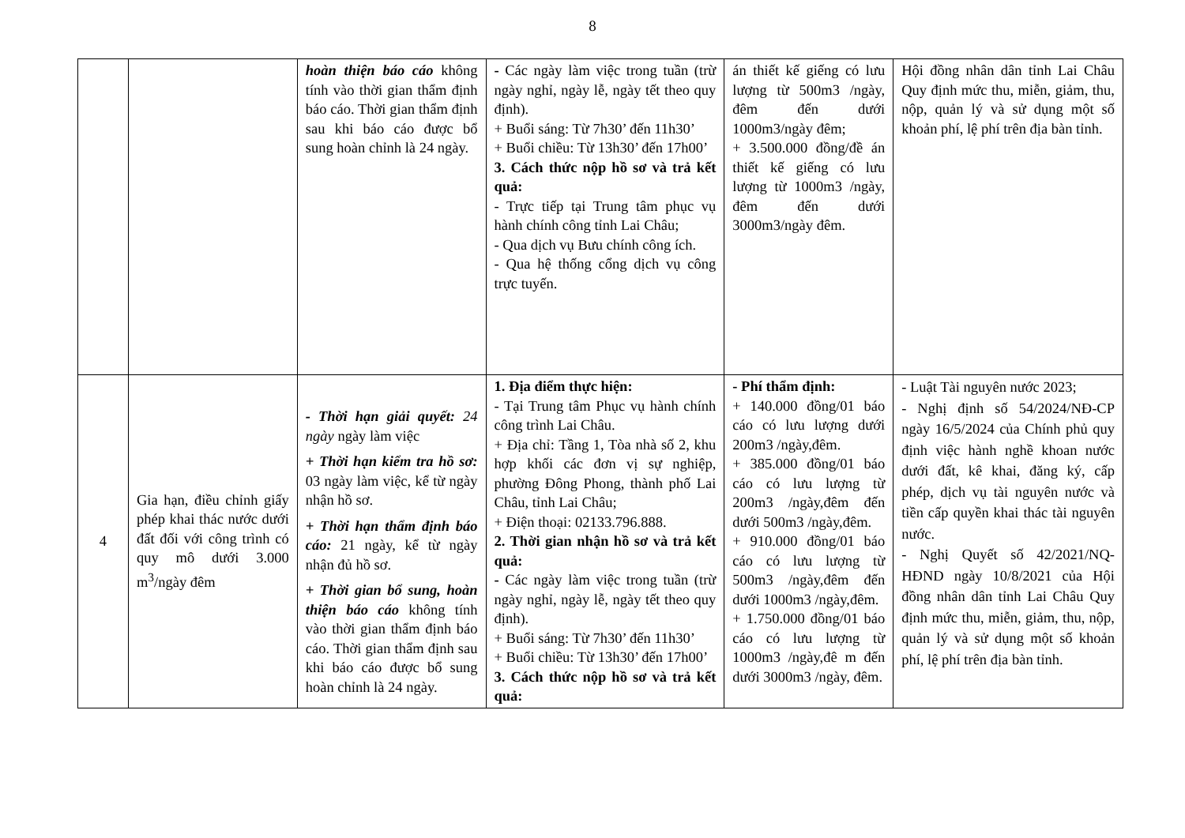8
| | | hoàn thiện báo cáo không tính vào thời gian thẩm định báo cáo. Thời gian thẩm định sau khi báo cáo được bổ sung hoàn chỉnh là 24 ngày. | - Các ngày làm việc trong tuần (trừ ngày nghỉ, ngày lễ, ngày tết theo quy định). + Buổi sáng: Từ 7h30’ đến 11h30’ + Buổi chiều: Từ 13h30’ đến 17h00’ 3. Cách thức nộp hồ sơ và trả kết quả: - Trực tiếp tại Trung tâm phục vụ hành chính công tỉnh Lai Châu; - Qua dịch vụ Bưu chính công ích. - Qua hệ thống cổng dịch vụ công trực tuyến. | án thiết kế giếng có lưu lượng từ 500m3 /ngày, đêm đến dưới 1000m3/ngày đêm; + 3.500.000 đồng/đề án thiết kế giếng có lưu lượng từ 1000m3 /ngày, đêm đến dưới 3000m3/ngày đêm. | Hội đồng nhân dân tỉnh Lai Châu Quy định mức thu, miễn, giảm, thu, nộp, quản lý và sử dụng một số khoản phí, lệ phí trên địa bàn tỉnh. |
| 4 | Gia hạn, điều chỉnh giấy phép khai thác nước dưới đất đối với công trình có quy mô dưới 3.000 m<sup>3</sup>/ngày đêm | - Thời hạn giải quyết: 24 ngày ngày làm việc + Thời hạn kiểm tra hồ sơ: 03 ngày làm việc, kể từ ngày nhận hồ sơ. + Thời hạn thẩm định báo cáo: 21 ngày, kể từ ngày nhận đủ hồ sơ. + Thời gian bổ sung, hoàn thiện báo cáo không tính vào thời gian thẩm định báo cáo. Thời gian thẩm định sau khi báo cáo được bổ sung hoàn chỉnh là 24 ngày. | 1. Địa điểm thực hiện: - Tại Trung tâm Phục vụ hành chính công trình Lai Châu. + Địa chỉ: Tầng 1, Tòa nhà số 2, khu hợp khối các đơn vị sự nghiệp, phường Đông Phong, thành phố Lai Châu, tỉnh Lai Châu; + Điện thoại: 02133.796.888. 2. Thời gian nhận hồ sơ và trả kết quả: - Các ngày làm việc trong tuần (trừ ngày nghỉ, ngày lễ, ngày tết theo quy định). + Buổi sáng: Từ 7h30’ đến 11h30’ + Buổi chiều: Từ 13h30’ đến 17h00’ 3. Cách thức nộp hồ sơ và trả kết quả: | - Phí thẩm định: + 140.000 đồng/01 báo cáo có lưu lượng dưới 200m3 /ngày,đêm. + 385.000 đồng/01 báo cáo có lưu lượng từ 200m3 /ngày,đêm đến dưới 500m3 /ngày,đêm. + 910.000 đồng/01 báo cáo có lưu lượng từ 500m3 /ngày,đêm đến dưới 1000m3 /ngày,đêm. + 1.750.000 đồng/01 báo cáo có lưu lượng từ 1000m3 /ngày,đê m đến dưới 3000m3 /ngày, đêm. | - Luật Tài nguyên nước 2023; - Nghị định số 54/2024/NĐ-CP ngày 16/5/2024 của Chính phủ quy định việc hành nghề khoan nước dưới đất, kê khai, đăng ký, cấp phép, dịch vụ tài nguyên nước và tiền cấp quyền khai thác tài nguyên nước. - Nghị Quyết số 42/2021/NQ-HĐND ngày 10/8/2021 của Hội đồng nhân dân tỉnh Lai Châu Quy định mức thu, miễn, giảm, thu, nộp, quản lý và sử dụng một số khoản phí, lệ phí trên địa bàn tỉnh. |